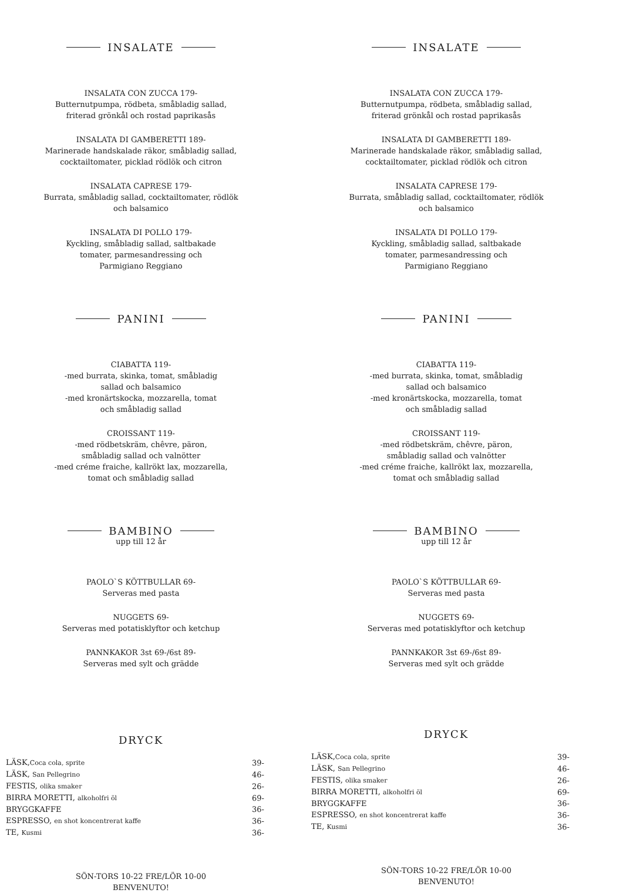INSALATE
INSALATA CON ZUCCA 179-
Butternutpumpa, rödbeta, småbladig sallad,
friterad grönkål och rostad paprikasås
INSALATA DI GAMBERETTI 189-
Marinerade handskalade räkor, småbladig sallad,
cocktailtomater, picklad rödlök och citron
INSALATA CAPRESE 179-
Burrata, småbladig sallad, cocktailtomater, rödlök
och balsamico
INSALATA DI POLLO 179-
Kyckling, småbladig sallad, saltbakade
tomater, parmesandressing och
Parmigiano Reggiano
PANINI
CIABATTA 119-
-med burrata, skinka, tomat, småbladig
sallad och balsamico
-med kronärtskocka, mozzarella, tomat
och småbladig sallad
CROISSANT 119-
-med rödbetskräm, chêvre, päron,
småbladig sallad och valnötter
-med créme fraiche, kallrökt lax, mozzarella,
tomat och småbladig sallad
BAMBINO
upp till 12 år
PAOLO`S KÖTTBULLAR 69-
Serveras med pasta
NUGGETS 69-
Serveras med potatisklyftor och ketchup
PANNKAKOR 3st 69-/6st 89-
Serveras med sylt och grädde
DRYCK
| LÄSK, Coca cola, sprite | 39- |
| LÄSK, San Pellegrino | 46- |
| FESTIS, olika smaker | 26- |
| BIRRA MORETTI, alkoholfri öl | 69- |
| BRYGGKAFFE | 36- |
| ESPRESSO, en shot koncentrerat kaffe | 36- |
| TE, Kusmi | 36- |
SÖN-TORS 10-22 FRE/LÖR 10-00
BENVENUTO!
INSALATE
INSALATA CON ZUCCA 179-
Butternutpumpa, rödbeta, småbladig sallad,
friterad grönkål och rostad paprikasås
INSALATA DI GAMBERETTI 189-
Marinerade handskalade räkor, småbladig sallad,
cocktailtomater, picklad rödlök och citron
INSALATA CAPRESE 179-
Burrata, småbladig sallad, cocktailtomater, rödlök
och balsamico
INSALATA DI POLLO 179-
Kyckling, småbladig sallad, saltbakade
tomater, parmesandressing och
Parmigiano Reggiano
PANINI
CIABATTA 119-
-med burrata, skinka, tomat, småbladig
sallad och balsamico
-med kronärtskocka, mozzarella, tomat
och småbladig sallad
CROISSANT 119-
-med rödbetskräm, chêvre, päron,
småbladig sallad och valnötter
-med créme fraiche, kallrökt lax, mozzarella,
tomat och småbladig sallad
BAMBINO
upp till 12 år
PAOLO`S KÖTTBULLAR 69-
Serveras med pasta
NUGGETS 69-
Serveras med potatisklyftor och ketchup
PANNKAKOR 3st 69-/6st 89-
Serveras med sylt och grädde
DRYCK
| LÄSK, Coca cola, sprite | 39- |
| LÄSK, San Pellegrino | 46- |
| FESTIS, olika smaker | 26- |
| BIRRA MORETTI, alkoholfri öl | 69- |
| BRYGGKAFFE | 36- |
| ESPRESSO, en shot koncentrerat kaffe | 36- |
| TE, Kusmi | 36- |
SÖN-TORS 10-22 FRE/LÖR 10-00
BENVENUTO!